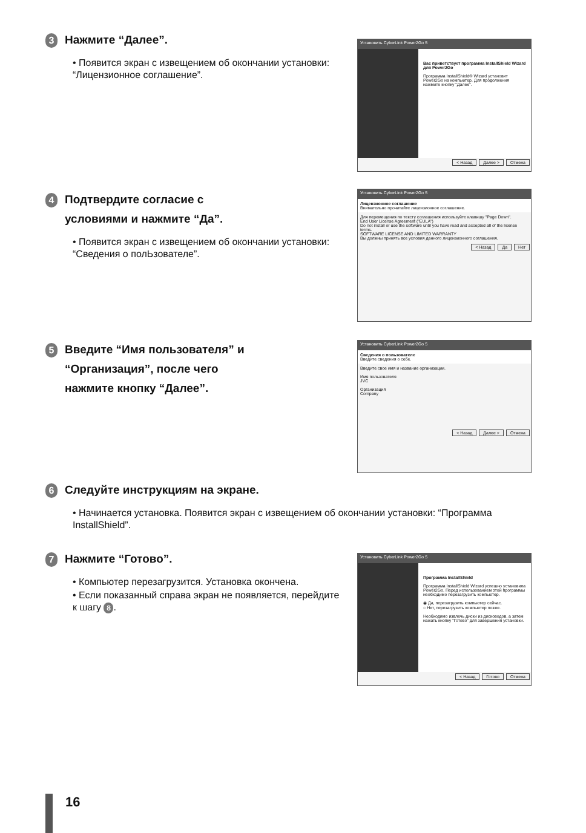3 Нажмите “Далее”.
• Появится экран с извещением об окончании установки: “Лицензионное соглашение”.
Установить CyberLink Power2Go 5
Вас приветствует программа InstallShield Wizard для Power2Go
Программа InstallShield® Wizard установит Power2Go на компьютер. Для продолжения нажмите кнопку "Далее".
< Назад Далее > Отмена
4 Подтвердите согласие с
условиями и нажмите “Да”.
• Появится экран с извещением об окончании установки: “Сведения о полЬзователе”.
Установить CyberLink Power2Go 5
Лицензионное соглашение
Внимательно прочитайте лицензионное соглашение.
Для перемещения по тексту соглашения используйте клавишу "Page Down".
End User License Agreement ("EULA")
Do not install or use the software until you have read and accepted all of the license terms.
SOFTWARE LICENSE AND LIMITED WARRANTY
Вы должны принять все условия данного лицензионного соглашения.
< Назад Да Нет
5 Введите “Имя пользователя” и
“Организация”, после чего
нажмите кнопку “Далее”.
Установить CyberLink Power2Go 5
Сведения о пользователе
Введите сведения о себе.
Введите свое имя и название организации.
Имя пользователя
JVC
Организация
Company
< Назад Далее > Отмена
6 Следуйте инструкциям на экране.
• Начинается установка. Появится экран с извещением об окончании установки: “Программа InstallShield”.
7 Нажмите “Готово”.
• Компьютер перезагрузится. Установка окончена.
• Если показанный справа экран не появляется, перейдите к шагу 8.
Установить CyberLink Power2Go 5
Программа InstallShield
Программа InstallShield Wizard успешно установила Power2Go. Перед использованием этой программы необходимо перезагрузить компьютер.
◉ Да, перезагрузить компьютер сейчас.
○ Нет, перезагрузить компьютер позже.
Необходимо извлечь диски из дисководов, а затем нажать кнопку "Готово" для завершения установки.
< Назад Готово Отмена
16